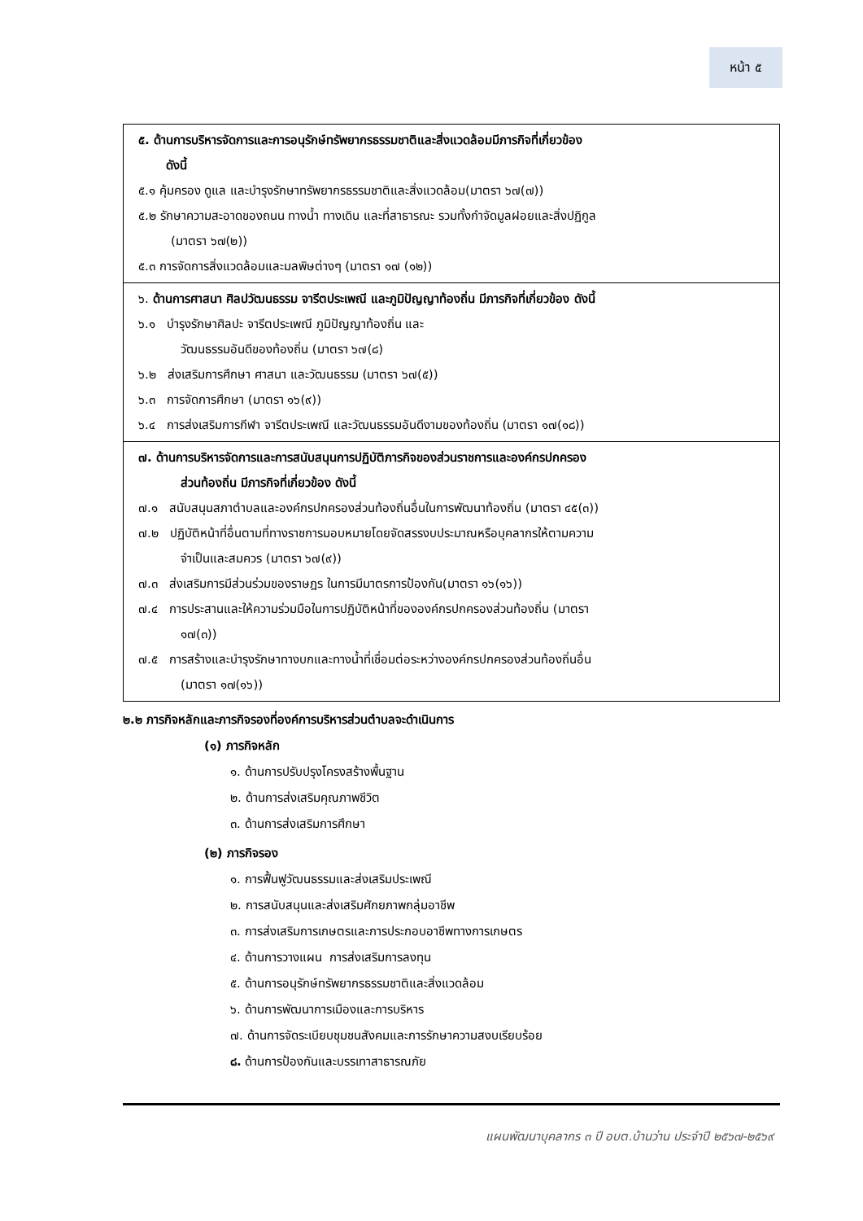หน้า ๕
| ๕. ด้านการบริหารจัดการและการอนุรักษ์ทรัพยากรธรรมชาติและสิ่งแวดล้อมมีภารกิจที่เกี่ยวข้อง ดังนี้ ๕.๑ คุ้มครอง ดูแล และบำรุงรักษาทรัพยากรธรรมชาติและสิ่งแวดล้อม(มาตรา ๖๗(๗)) ๕.๒ รักษาความสะอาดของถนน ทางน้ำ ทางเดิน และที่สาธารณะ รวมทั้งกำจัดมูลฝอยและสิ่งปฏิกูล (มาตรา ๖๗(๒)) ๕.๓ การจัดการสิ่งแวดล้อมและมลพิษต่างๆ (มาตรา ๑๗ (๑๒)) |
| ๖. ด้านการศาสนา ศิลปวัฒนธรรม จารีตประเพณี และภูมิปัญญาท้องถิ่น มีภารกิจที่เกี่ยวข้อง ดังนี้ ๖.๑ บำรุงรักษาศิลปะ จารีตประเพณี ภูมิปัญญาท้องถิ่น และ วัฒนธรรมอันดีของท้องถิ่น (มาตรา ๖๗(๘) ๖.๒ ส่งเสริมการศึกษา ศาสนา และวัฒนธรรม (มาตรา ๖๗(๕)) ๖.๓ การจัดการศึกษา (มาตรา ๑๖(๙)) ๖.๔ การส่งเสริมการกีฬา จารีตประเพณี และวัฒนธรรมอันดีงามของท้องถิ่น (มาตรา ๑๗(๑๘)) |
| ๗. ด้านการบริหารจัดการและการสนับสนุนการปฏิบัติภารกิจของส่วนราชการและองค์กรปกครอง ส่วนท้องถิ่น มีภารกิจที่เกี่ยวข้อง ดังนี้ ๗.๑ สนับสนุนสภาตำบลและองค์กรปกครองส่วนท้องถิ่นอื่นในการพัฒนาท้องถิ่น (มาตรา ๔๕(๓)) ๗.๒ ปฏิบัติหน้าที่อื่นตามที่ทางราชการมอบหมายโดยจัดสรรงบประมาณหรือบุคลากรให้ตามความ จำเป็นและสมควร (มาตรา ๖๗(๙)) ๗.๓ ส่งเสริมการมีส่วนร่วมของราษฎร ในการมีมาตรการป้องกัน(มาตรา ๑๖(๑๖)) ๗.๔ การประสานและให้ความร่วมมือในการปฏิบัติหน้าที่ขององค์กรปกครองส่วนท้องถิ่น (มาตรา ๑๗(๓)) ๗.๕ การสร้างและบำรุงรักษาทางบกและทางน้ำที่เชื่อมต่อระหว่างองค์กรปกครองส่วนท้องถิ่นอื่น (มาตรา ๑๗(๑๖)) |
๒.๒ ภารกิจหลักและภารกิจรองที่องค์การบริหารส่วนตำบลจะดำเนินการ
(๑) ภารกิจหลัก
๑. ด้านการปรับปรุงโครงสร้างพื้นฐาน
๒. ด้านการส่งเสริมคุณภาพชีวิต
๓. ด้านการส่งเสริมการศึกษา
(๒) ภารกิจรอง
๑. การฟื้นฟูวัฒนธรรมและส่งเสริมประเพณี
๒. การสนับสนุนและส่งเสริมศักยภาพกลุ่มอาชีพ
๓. การส่งเสริมการเกษตรและการประกอบอาชีพทางการเกษตร
๔. ด้านการวางแผน การส่งเสริมการลงทุน
๕. ด้านการอนุรักษ์ทรัพยากรธรรมชาติและสิ่งแวดล้อม
๖. ด้านการพัฒนาการเมืองและการบริหาร
๗. ด้านการจัดระเบียบชุมชนสังคมและการรักษาความสงบเรียบร้อย
๘. ด้านการป้องกันและบรรเทาสาธารณภัย
แผนพัฒนาบุคลากร ๓ ปี อบต.บ้านว่าน ประจำปี ๒๕๖๗-๒๕๖๙